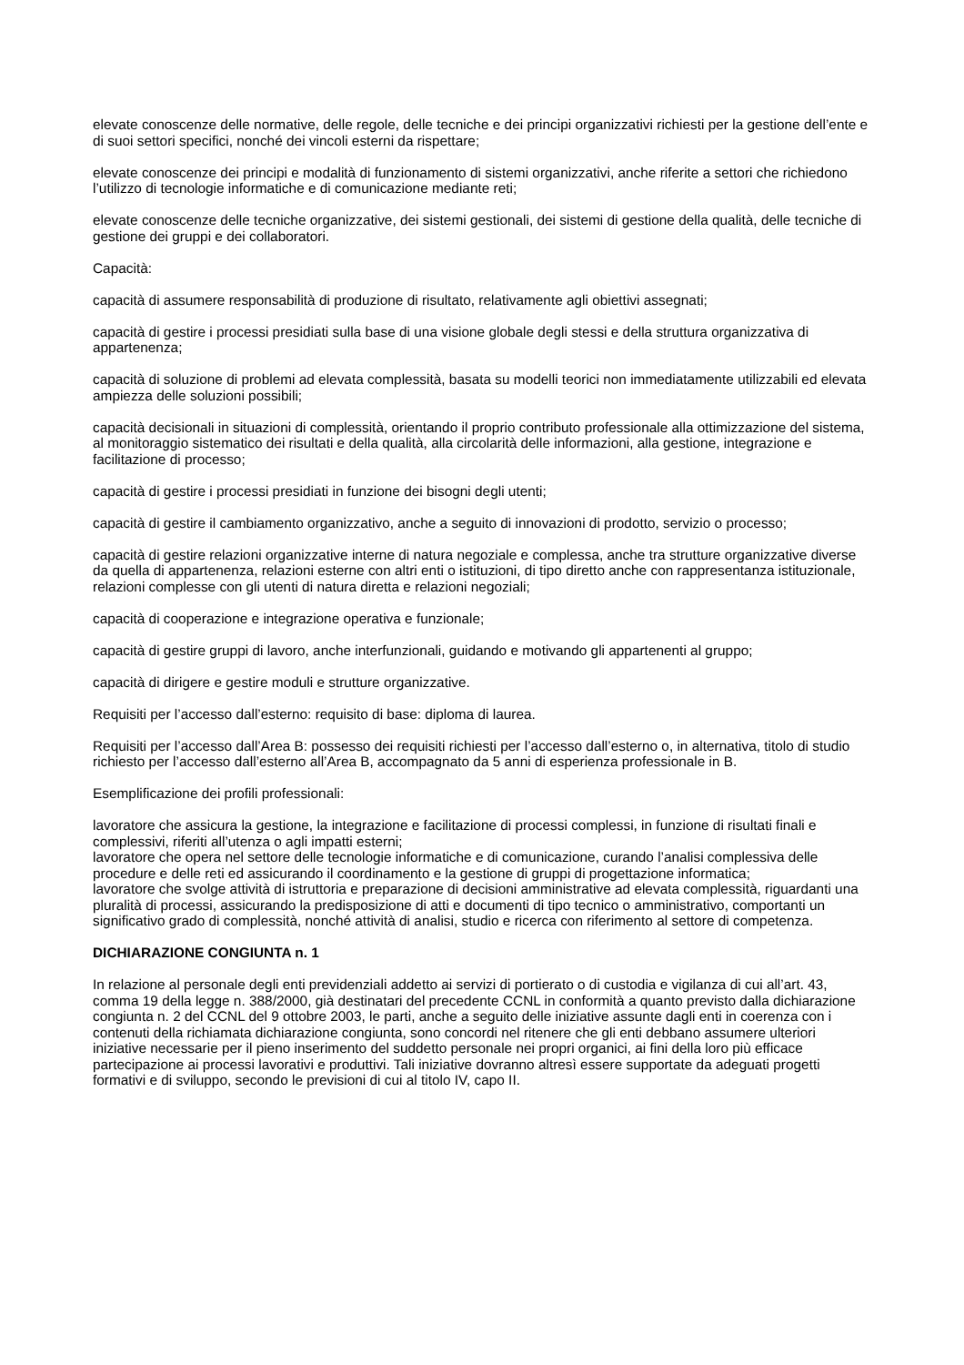elevate conoscenze delle normative, delle regole, delle tecniche e dei principi organizzativi richiesti per la gestione dell’ente e di suoi settori specifici, nonché dei vincoli esterni da rispettare;
elevate conoscenze dei principi e modalità di funzionamento di sistemi organizzativi, anche riferite a settori che richiedono l’utilizzo di tecnologie informatiche e di comunicazione mediante reti;
elevate conoscenze delle tecniche organizzative, dei sistemi gestionali, dei sistemi di gestione della qualità, delle tecniche di gestione dei gruppi e dei collaboratori.
Capacità:
capacità di assumere responsabilità di produzione di risultato, relativamente agli obiettivi assegnati;
capacità di gestire i processi presidiati sulla base di una visione globale degli stessi e della struttura organizzativa di appartenenza;
capacità di soluzione di problemi ad elevata complessità, basata su modelli teorici non immediatamente utilizzabili ed elevata ampiezza delle soluzioni possibili;
capacità decisionali in situazioni di complessità, orientando il proprio contributo professionale alla ottimizzazione del sistema, al monitoraggio sistematico dei risultati e della qualità, alla circolarità delle informazioni, alla gestione, integrazione e facilitazione di processo;
capacità di gestire i processi presidiati in funzione dei bisogni degli utenti;
capacità di gestire il cambiamento organizzativo, anche a seguito di innovazioni di prodotto, servizio o processo;
capacità di gestire relazioni organizzative interne di natura negoziale e complessa, anche tra strutture organizzative diverse da quella di appartenenza, relazioni esterne con altri enti o istituzioni, di tipo diretto anche con rappresentanza istituzionale, relazioni complesse con gli utenti di natura diretta e relazioni negoziali;
capacità di cooperazione e integrazione operativa e funzionale;
capacità di gestire gruppi di lavoro, anche interfunzionali, guidando e motivando gli appartenenti al gruppo;
capacità di dirigere e gestire moduli e strutture organizzative.
Requisiti per l’accesso dall’esterno: requisito di base: diploma di laurea.
Requisiti per l’accesso dall’Area B: possesso dei requisiti richiesti per l’accesso dall’esterno o, in alternativa, titolo di studio richiesto per l’accesso dall’esterno all’Area B, accompagnato da 5 anni di esperienza professionale in B.
Esemplificazione dei profili professionali:
lavoratore che assicura la gestione, la integrazione e facilitazione di processi complessi, in funzione di risultati finali e complessivi, riferiti all’utenza o agli impatti esterni;
lavoratore che opera nel settore delle tecnologie informatiche e di comunicazione, curando l’analisi complessiva delle procedure e delle reti ed assicurando il coordinamento e la gestione di gruppi di progettazione informatica;
lavoratore che svolge attività di istruttoria e preparazione di decisioni amministrative ad elevata complessità, riguardanti una pluralità di processi, assicurando la predisposizione di atti e documenti di tipo tecnico o amministrativo, comportanti un significativo grado di complessità, nonché attività di analisi, studio e ricerca con riferimento al settore di competenza.
DICHIARAZIONE CONGIUNTA n. 1
In relazione al personale degli enti previdenziali addetto ai servizi di portierato o di custodia e vigilanza di cui all’art. 43, comma 19 della legge n. 388/2000, già destinatari del precedente CCNL in conformità a quanto previsto dalla dichiarazione congiunta n. 2 del CCNL del 9 ottobre 2003, le parti, anche a seguito delle iniziative assunte dagli enti in coerenza con i contenuti della richiamata dichiarazione congiunta, sono concordi nel ritenere che gli enti debbano assumere ulteriori iniziative necessarie per il pieno inserimento del suddetto personale nei propri organici, ai fini della loro più efficace partecipazione ai processi lavorativi e produttivi. Tali iniziative dovranno altresì essere supportate da adeguati progetti formativi e di sviluppo, secondo le previsioni di cui al titolo IV, capo II.